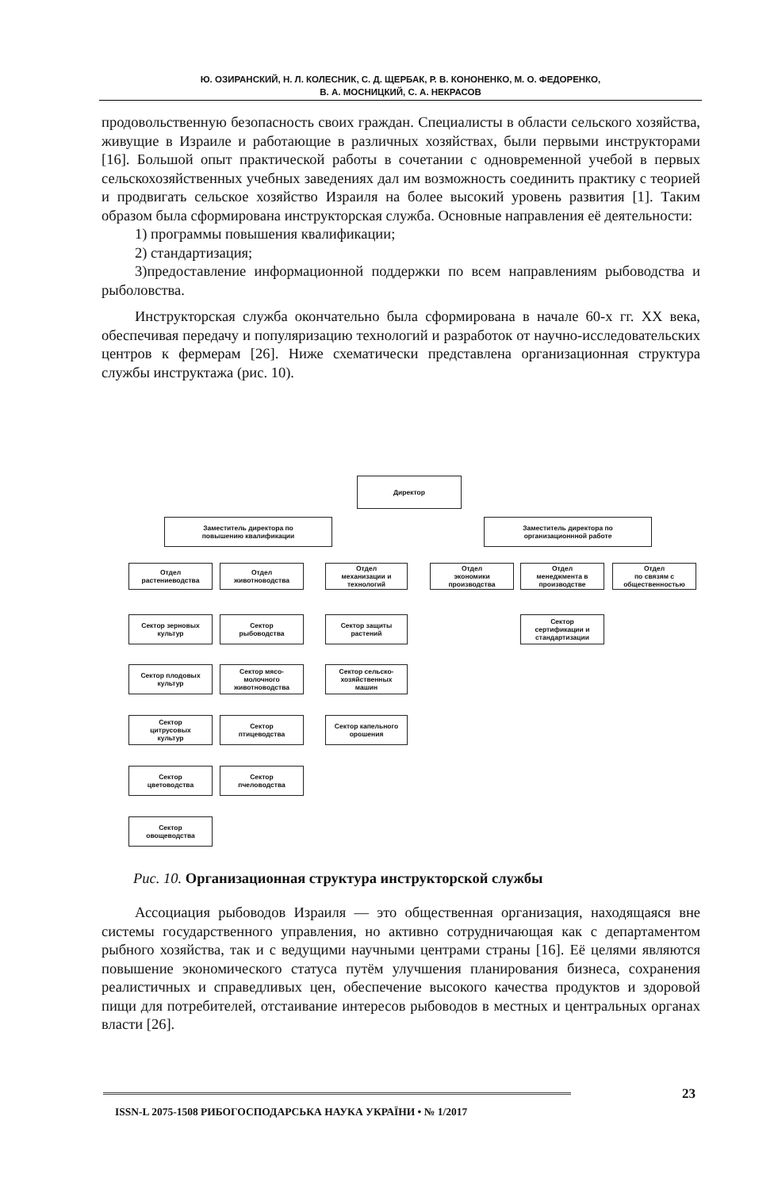Ю. ОЗИРАНСКИЙ, Н. Л. КОЛЕСНИК, С. Д. ЩЕРБАК, Р. В. КОНОНЕНКО, М. О. ФЕДОРЕНКО,
В. А. МОСНИЦКИЙ, С. А. НЕКРАСОВ
продовольственную безопасность своих граждан. Специалисты в области сельского хозяйства, живущие в Израиле и работающие в различных хозяйствах, были первыми инструкторами [16]. Большой опыт практической работы в сочетании с одновременной учебой в первых сельскохозяйственных учебных заведениях дал им возможность соединить практику с теорией и продвигать сельское хозяйство Израиля на более высокий уровень развития [1]. Таким образом была сформирована инструкторская служба. Основные направления её деятельности:
1) программы повышения квалификации;
2) стандартизация;
3)предоставление информационной поддержки по всем направлениям рыбоводства и рыболовства.
Инструкторская служба окончательно была сформирована в начале 60-х гг. XX века, обеспечивая передачу и популяризацию технологий и разработок от научно-исследовательских центров к фермерам [26]. Ниже схематически представлена организационная структура службы инструктажа (рис. 10).
Директор
Заместитель директора по
повышению квалификации
Заместитель директора по
организационнной работе
Отдел
растениеводства
Отдел
животноводства
Отдел
механизации и
технологий
Отдел
экономики
производства
Отдел
менеджмента в
производстве
Отдел
по связям с
общественностью
Сектор зерновых
культур
Сектор
рыбоводства
Сектор защиты
растений
Сектор
сертификации и
стандартизации
Сектор плодовых
культур
Сектор мясо-
молочного
животноводства
Сектор сельско-
хозяйственных
машин
Сектор
цитрусовых
культур
Сектор
птицеводства
Сектор капельного
орошения
Сектор
цветоводства
Сектор
пчеловодства
Сектор
овощеводства
Рис. 10. Организационная структура инструкторской службы
Ассоциация рыбоводов Израиля — это общественная организация, находящаяся вне системы государственного управления, но активно сотрудничающая как с департаментом рыбного хозяйства, так и с ведущими научными центрами страны [16]. Её целями являются повышение экономического статуса путём улучшения планирования бизнеса, сохранения реалистичных и справедливых цен, обеспечение высокого качества продуктов и здоровой пищи для потребителей, отстаивание интересов рыбоводов в местных и центральных органах власти [26].
ISSN-L 2075-1508 РИБОГОСПОДАРСЬКА НАУКА УКРАЇНИ • № 1/2017
23